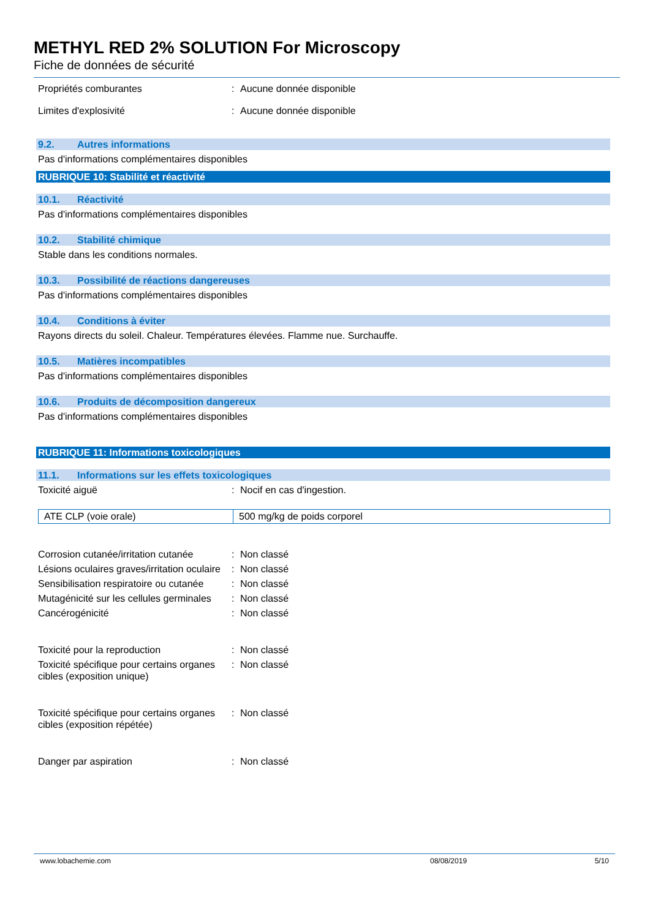METHYL RED 2% SOLUTION For Microscopy
Fiche de données de sécurité
Propriétés comburantes: Aucune donnée disponible
Limites d'explosivité: Aucune donnée disponible
9.2. Autres informations
Pas d'informations complémentaires disponibles
RUBRIQUE 10: Stabilité et réactivité
10.1. Réactivité
Pas d'informations complémentaires disponibles
10.2. Stabilité chimique
Stable dans les conditions normales.
10.3. Possibilité de réactions dangereuses
Pas d'informations complémentaires disponibles
10.4. Conditions à éviter
Rayons directs du soleil. Chaleur. Températures élevées. Flamme nue. Surchauffe.
10.5. Matières incompatibles
Pas d'informations complémentaires disponibles
10.6. Produits de décomposition dangereux
Pas d'informations complémentaires disponibles
RUBRIQUE 11: Informations toxicologiques
11.1. Informations sur les effets toxicologiques
Toxicité aiguë: Nocif en cas d'ingestion.
| ATE CLP (voie orale) | 500 mg/kg de poids corporel |
Corrosion cutanée/irritation cutanée: Non classé
Lésions oculaires graves/irritation oculaire: Non classé
Sensibilisation respiratoire ou cutanée: Non classé
Mutagénicité sur les cellules germinales: Non classé
Cancérogénicité: Non classé
Toxicité pour la reproduction: Non classé
Toxicité spécifique pour certains organes cibles (exposition unique): Non classé
Toxicité spécifique pour certains organes cibles (exposition répétée): Non classé
Danger par aspiration: Non classé
www.lobachemie.com 08/08/2019 5/10